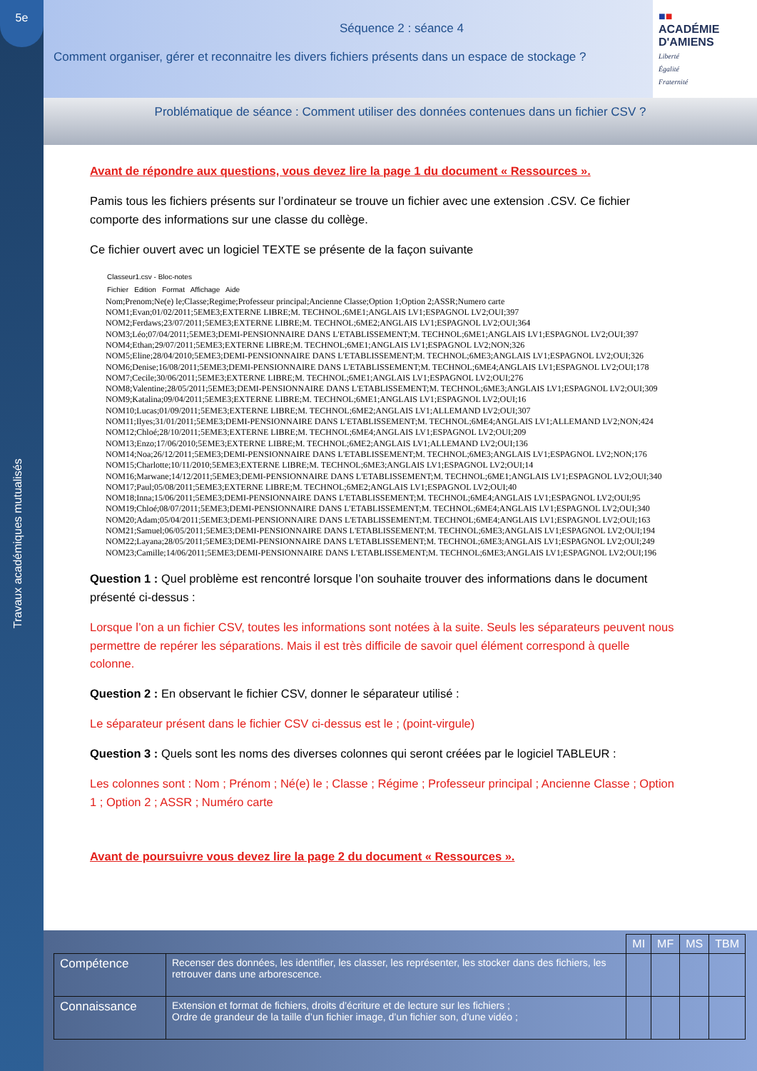5e
Travaux académiques mutualisés
Séquence 2 : séance 4
Comment organiser, gérer et reconnaitre les divers fichiers présents dans un espace de stockage ?
■■
ACADÉMIE
D'AMIENS
Liberté
Égalité
Fraternité
Problématique de séance : Comment utiliser des données contenues dans un fichier CSV ?
Avant de répondre aux questions, vous devez lire la page 1 du document « Ressources ».
Pamis tous les fichiers présents sur l’ordinateur se trouve un fichier avec une extension .CSV. Ce fichier comporte des informations sur une classe du collège.
Ce fichier ouvert avec un logiciel TEXTE se présente de la façon suivante
Classeur1.csv - Bloc-notes
Fichier Edition Format Affichage Aide
Nom;Prenom;Ne(e) le;Classe;Regime;Professeur principal;Ancienne Classe;Option 1;Option 2;ASSR;Numero carte
NOM1;Evan;01/02/2011;5EME3;EXTERNE LIBRE;M. TECHNOL;6ME1;ANGLAIS LV1;ESPAGNOL LV2;OUI;397
NOM2;Ferdaws;23/07/2011;5EME3;EXTERNE LIBRE;M. TECHNOL;6ME2;ANGLAIS LV1;ESPAGNOL LV2;OUI;364
NOM3;Léo;07/04/2011;5EME3;DEMI-PENSIONNAIRE DANS L'ETABLISSEMENT;M. TECHNOL;6ME1;ANGLAIS LV1;ESPAGNOL LV2;OUI;397
NOM4;Ethan;29/07/2011;5EME3;EXTERNE LIBRE;M. TECHNOL;6ME1;ANGLAIS LV1;ESPAGNOL LV2;NON;326
NOM5;Eline;28/04/2010;5EME3;DEMI-PENSIONNAIRE DANS L'ETABLISSEMENT;M. TECHNOL;6ME3;ANGLAIS LV1;ESPAGNOL LV2;OUI;326
NOM6;Denise;16/08/2011;5EME3;DEMI-PENSIONNAIRE DANS L'ETABLISSEMENT;M. TECHNOL;6ME4;ANGLAIS LV1;ESPAGNOL LV2;OUI;178
NOM7;Cecile;30/06/2011;5EME3;EXTERNE LIBRE;M. TECHNOL;6ME1;ANGLAIS LV1;ESPAGNOL LV2;OUI;276
NOM8;Valentine;28/05/2011;5EME3;DEMI-PENSIONNAIRE DANS L'ETABLISSEMENT;M. TECHNOL;6ME3;ANGLAIS LV1;ESPAGNOL LV2;OUI;309
NOM9;Katalina;09/04/2011;5EME3;EXTERNE LIBRE;M. TECHNOL;6ME1;ANGLAIS LV1;ESPAGNOL LV2;OUI;16
NOM10;Lucas;01/09/2011;5EME3;EXTERNE LIBRE;M. TECHNOL;6ME2;ANGLAIS LV1;ALLEMAND LV2;OUI;307
NOM11;Ilyes;31/01/2011;5EME3;DEMI-PENSIONNAIRE DANS L'ETABLISSEMENT;M. TECHNOL;6ME4;ANGLAIS LV1;ALLEMAND LV2;NON;424
NOM12;Chloé;28/10/2011;5EME3;EXTERNE LIBRE;M. TECHNOL;6ME4;ANGLAIS LV1;ESPAGNOL LV2;OUI;209
NOM13;Enzo;17/06/2010;5EME3;EXTERNE LIBRE;M. TECHNOL;6ME2;ANGLAIS LV1;ALLEMAND LV2;OUI;136
NOM14;Noa;26/12/2011;5EME3;DEMI-PENSIONNAIRE DANS L'ETABLISSEMENT;M. TECHNOL;6ME3;ANGLAIS LV1;ESPAGNOL LV2;NON;176
NOM15;Charlotte;10/11/2010;5EME3;EXTERNE LIBRE;M. TECHNOL;6ME3;ANGLAIS LV1;ESPAGNOL LV2;OUI;14
NOM16;Marwane;14/12/2011;5EME3;DEMI-PENSIONNAIRE DANS L'ETABLISSEMENT;M. TECHNOL;6ME1;ANGLAIS LV1;ESPAGNOL LV2;OUI;340
NOM17;Paul;05/08/2011;5EME3;EXTERNE LIBRE;M. TECHNOL;6ME2;ANGLAIS LV1;ESPAGNOL LV2;OUI;40
NOM18;Inna;15/06/2011;5EME3;DEMI-PENSIONNAIRE DANS L'ETABLISSEMENT;M. TECHNOL;6ME4;ANGLAIS LV1;ESPAGNOL LV2;OUI;95
NOM19;Chloé;08/07/2011;5EME3;DEMI-PENSIONNAIRE DANS L'ETABLISSEMENT;M. TECHNOL;6ME4;ANGLAIS LV1;ESPAGNOL LV2;OUI;340
NOM20;Adam;05/04/2011;5EME3;DEMI-PENSIONNAIRE DANS L'ETABLISSEMENT;M. TECHNOL;6ME4;ANGLAIS LV1;ESPAGNOL LV2;OUI;163
NOM21;Samuel;06/05/2011;5EME3;DEMI-PENSIONNAIRE DANS L'ETABLISSEMENT;M. TECHNOL;6ME3;ANGLAIS LV1;ESPAGNOL LV2;OUI;194
NOM22;Layana;28/05/2011;5EME3;DEMI-PENSIONNAIRE DANS L'ETABLISSEMENT;M. TECHNOL;6ME3;ANGLAIS LV1;ESPAGNOL LV2;OUI;249
NOM23;Camille;14/06/2011;5EME3;DEMI-PENSIONNAIRE DANS L'ETABLISSEMENT;M. TECHNOL;6ME3;ANGLAIS LV1;ESPAGNOL LV2;OUI;196
Question 1 : Quel problème est rencontré lorsque l’on souhaite trouver des informations dans le document présenté ci-dessus :
Lorsque l’on a un fichier CSV, toutes les informations sont notées à la suite. Seuls les séparateurs peuvent nous permettre de repérer les séparations. Mais il est très difficile de savoir quel élément correspond à quelle colonne.
Question 2 : En observant le fichier CSV, donner le séparateur utilisé :
Le séparateur présent dans le fichier CSV ci-dessus est le ; (point-virgule)
Question 3 : Quels sont les noms des diverses colonnes qui seront créées par le logiciel TABLEUR :
Les colonnes sont : Nom ; Prénom ; Né(e) le ; Classe ; Régime ; Professeur principal ; Ancienne Classe ; Option 1 ; Option 2 ; ASSR ; Numéro carte
Avant de poursuivre vous devez lire la page 2 du document « Ressources ».
| | | MI | MF | MS | TBM |
| --- | --- | --- | --- | --- | --- |
| Compétence | Recenser des données, les identifier, les classer, les représenter, les stocker dans des fichiers, les retrouver dans une arborescence. | | | | |
| Connaissance | Extension et format de fichiers, droits d’écriture et de lecture sur les fichiers ; Ordre de grandeur de la taille d’un fichier image, d’un fichier son, d’une vidéo ; | | | | |